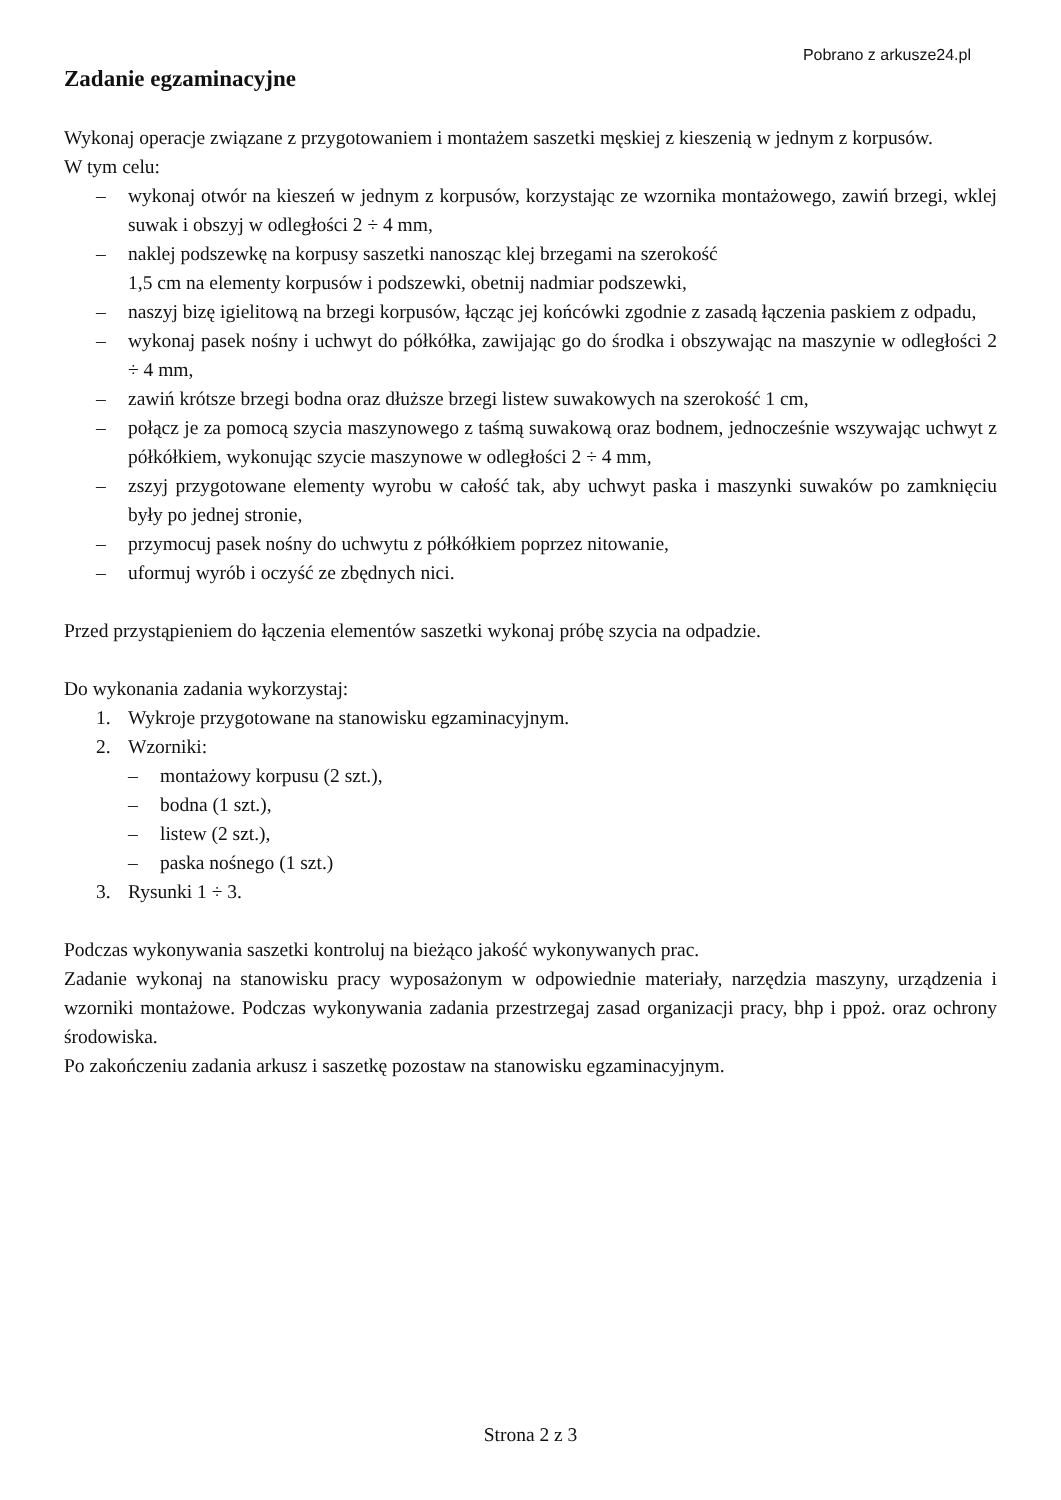Pobrano z arkusze24.pl
Zadanie egzaminacyjne
Wykonaj operacje związane z przygotowaniem i montażem saszetki męskiej z kieszenią w jednym z korpusów.
W tym celu:
– wykonaj otwór na kieszeń w jednym z korpusów, korzystając ze wzornika montażowego, zawiń brzegi, wklej suwak i obszyj w odległości 2 ÷ 4 mm,
– naklej podszewkę na korpusy saszetki nanosząc klej brzegami na szerokość
1,5 cm na elementy korpusów i podszewki, obetnij nadmiar podszewki,
– naszyj bizę igielitową na brzegi korpusów, łącząc jej końcówki zgodnie z zasadą łączenia paskiem z odpadu,
– wykonaj pasek nośny i uchwyt do półkółka, zawijając go do środka i obszywając na maszynie w odległości 2 ÷ 4 mm,
– zawiń krótsze brzegi bodna oraz dłuższe brzegi listew suwakowych na szerokość 1 cm,
– połącz je za pomocą szycia maszynowego z taśmą suwakową oraz bodnem, jednocześnie wszywając uchwyt z półkółkiem, wykonując szycie maszynowe w odległości 2 ÷ 4 mm,
– zszyj przygotowane elementy wyrobu w całość tak, aby uchwyt paska i maszynki suwaków po zamknięciu były po jednej stronie,
– przymocuj pasek nośny do uchwytu z półkółkiem poprzez nitowanie,
– uformuj wyrób i oczyść ze zbędnych nici.
Przed przystąpieniem do łączenia elementów saszetki wykonaj próbę szycia na odpadzie.
Do wykonania zadania wykorzystaj:
1. Wykroje przygotowane na stanowisku egzaminacyjnym.
2. Wzorniki:
– montażowy korpusu (2 szt.),
– bodna (1 szt.),
– listew (2 szt.),
– paska nośnego (1 szt.)
3. Rysunki 1 ÷ 3.
Podczas wykonywania saszetki kontroluj na bieżąco jakość wykonywanych prac.
Zadanie wykonaj na stanowisku pracy wyposażonym w odpowiednie materiały, narzędzia maszyny, urządzenia i wzorniki montażowe. Podczas wykonywania zadania przestrzegaj zasad organizacji pracy, bhp i ppoż. oraz ochrony środowiska.
Po zakończeniu zadania arkusz i saszetkę pozostaw na stanowisku egzaminacyjnym.
Strona 2 z 3